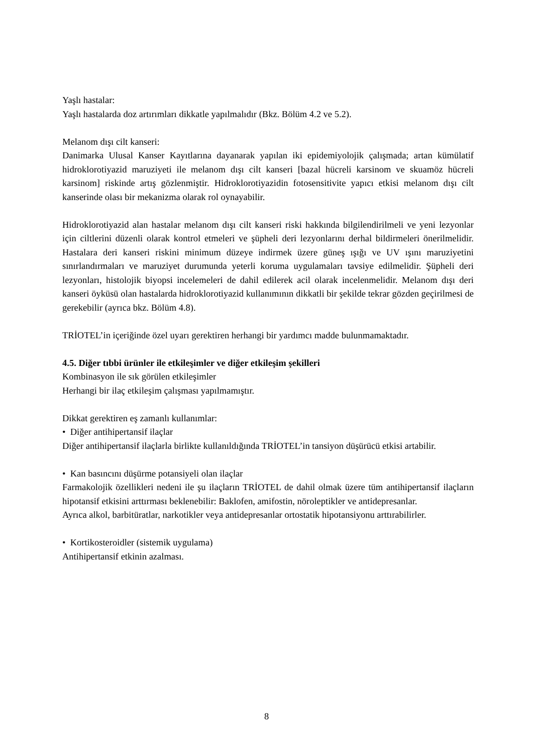Yaşlı hastalar:
Yaşlı hastalarda doz artırımları dikkatle yapılmalıdır (Bkz. Bölüm 4.2 ve 5.2).
Melanom dışı cilt kanseri:
Danimarka Ulusal Kanser Kayıtlarına dayanarak yapılan iki epidemiyolojik çalışmada; artan kümülatif hidroklorotiyazid maruziyeti ile melanom dışı cilt kanseri [bazal hücreli karsinom ve skuamöz hücreli karsinom] riskinde artış gözlenmiştir. Hidroklorotiyazidin fotosensitivite yapıcı etkisi melanom dışı cilt kanserinde olası bir mekanizma olarak rol oynayabilir.
Hidroklorotiyazid alan hastalar melanom dışı cilt kanseri riski hakkında bilgilendirilmeli ve yeni lezyonlar için ciltlerini düzenli olarak kontrol etmeleri ve şüpheli deri lezyonlarını derhal bildirmeleri önerilmelidir. Hastalara deri kanseri riskini minimum düzeye indirmek üzere güneş ışığı ve UV ışını maruziyetini sınırlandırmaları ve maruziyet durumunda yeterli koruma uygulamaları tavsiye edilmelidir. Şüpheli deri lezyonları, histolojik biyopsi incelemeleri de dahil edilerek acil olarak incelenmelidir. Melanom dışı deri kanseri öyküsü olan hastalarda hidroklorotiyazid kullanımının dikkatli bir şekilde tekrar gözden geçirilmesi de gerekebilir (ayrıca bkz. Bölüm 4.8).
TRİOTEL’in içeriğinde özel uyarı gerektiren herhangi bir yardımcı madde bulunmamaktadır.
4.5. Diğer tıbbi ürünler ile etkileşimler ve diğer etkileşim şekilleri
Kombinasyon ile sık görülen etkileşimler
Herhangi bir ilaç etkileşim çalışması yapılmamıştır.
Dikkat gerektiren eş zamanlı kullanımlar:
• Diğer antihipertansif ilaçlar
Diğer antihipertansif ilaçlarla birlikte kullanıldığında TRİOTEL’in tansiyon düşürücü etkisi artabilir.
• Kan basıncını düşürme potansiyeli olan ilaçlar
Farmakolojik özellikleri nedeni ile şu ilaçların TRİOTEL de dahil olmak üzere tüm antihipertansif ilaçların hipotansif etkisini arttırması beklenebilir: Baklofen, amifostin, nöroleptikler ve antidepresanlar.
Ayrıca alkol, barbitüratlar, narkotikler veya antidepresanlar ortostatik hipotansiyonu arttırabilirler.
• Kortikosteroidler (sistemik uygulama)
Antihipertansif etkinin azalması.
8